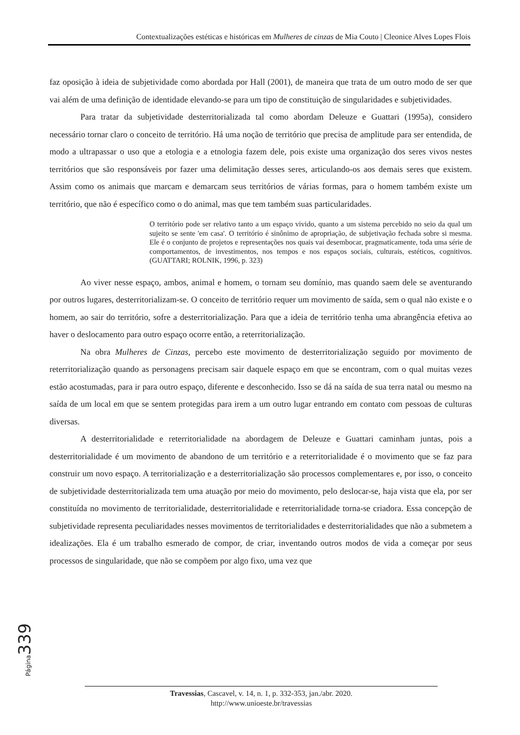Contextualizações estéticas e históricas em Mulheres de cinzas de Mia Couto | Cleonice Alves Lopes Flois
faz oposição à ideia de subjetividade como abordada por Hall (2001), de maneira que trata de um outro modo de ser que vai além de uma definição de identidade elevando-se para um tipo de constituição de singularidades e subjetividades.
Para tratar da subjetividade desterritorializada tal como abordam Deleuze e Guattari (1995a), considero necessário tornar claro o conceito de território. Há uma noção de território que precisa de amplitude para ser entendida, de modo a ultrapassar o uso que a etologia e a etnologia fazem dele, pois existe uma organização dos seres vivos nestes territórios que são responsáveis por fazer uma delimitação desses seres, articulando-os aos demais seres que existem. Assim como os animais que marcam e demarcam seus territórios de várias formas, para o homem também existe um território, que não é específico como o do animal, mas que tem também suas particularidades.
O território pode ser relativo tanto a um espaço vivido, quanto a um sistema percebido no seio da qual um sujeito se sente 'em casa'. O território é sinônimo de apropriação, de subjetivação fechada sobre si mesma. Ele é o conjunto de projetos e representações nos quais vai desembocar, pragmaticamente, toda uma série de comportamentos, de investimentos, nos tempos e nos espaços sociais, culturais, estéticos, cognitivos. (GUATTARI; ROLNIK, 1996, p. 323)
Ao viver nesse espaço, ambos, animal e homem, o tornam seu domínio, mas quando saem dele se aventurando por outros lugares, desterritorializam-se. O conceito de território requer um movimento de saída, sem o qual não existe e o homem, ao sair do território, sofre a desterritorialização. Para que a ideia de território tenha uma abrangência efetiva ao haver o deslocamento para outro espaço ocorre então, a reterritorialização.
Na obra Mulheres de Cinzas, percebo este movimento de desterritorialização seguido por movimento de reterritorialização quando as personagens precisam sair daquele espaço em que se encontram, com o qual muitas vezes estão acostumadas, para ir para outro espaço, diferente e desconhecido. Isso se dá na saída de sua terra natal ou mesmo na saída de um local em que se sentem protegidas para irem a um outro lugar entrando em contato com pessoas de culturas diversas.
A desterritorialidade e reterritorialidade na abordagem de Deleuze e Guattari caminham juntas, pois a desterritorialidade é um movimento de abandono de um território e a reterritorialidade é o movimento que se faz para construir um novo espaço. A territorialização e a desterritorialização são processos complementares e, por isso, o conceito de subjetividade desterritorializada tem uma atuação por meio do movimento, pelo deslocar-se, haja vista que ela, por ser constituída no movimento de territorialidade, desterritorialidade e reterritorialidade torna-se criadora. Essa concepção de subjetividade representa peculiaridades nesses movimentos de territorialidades e desterritorialidades que não a submetem a idealizações. Ela é um trabalho esmerado de compor, de criar, inventando outros modos de vida a começar por seus processos de singularidade, que não se compõem por algo fixo, uma vez que
Página 339
Travessias, Cascavel, v. 14, n. 1, p. 332-353, jan./abr. 2020.
http://www.unioeste.br/travessias